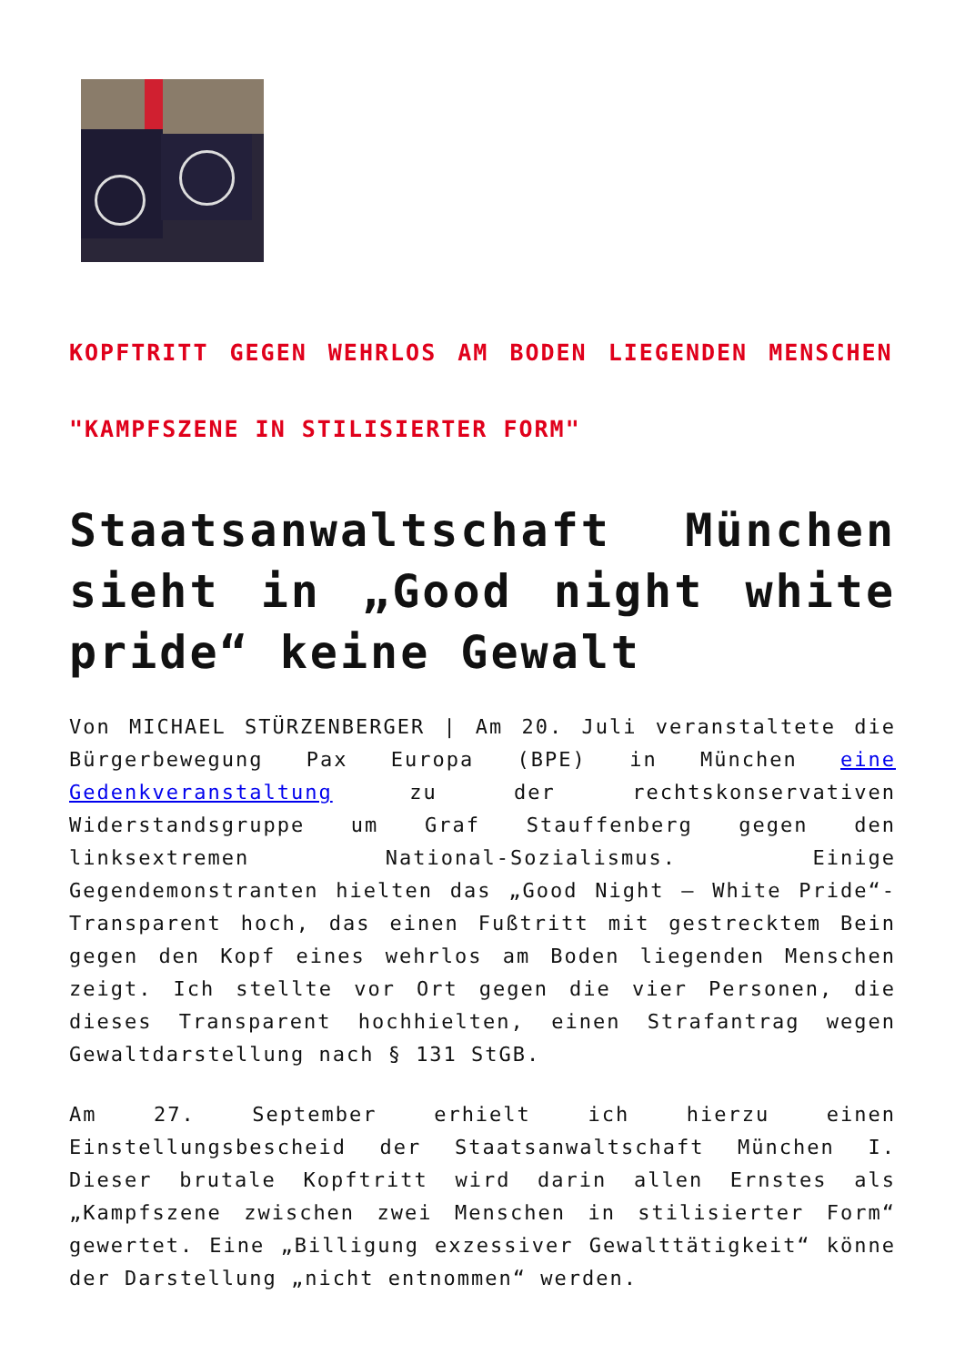KOPFTRITT GEGEN WEHRLOS AM BODEN LIEGENDEN MENSCHEN
"KAMPFSZENE IN STILISIERTER FORM"
Staatsanwaltschaft München sieht in „Good night white pride“ keine Gewalt
Von MICHAEL STÜRZENBERGER | Am 20. Juli veranstaltete die Bürgerbewegung Pax Europa (BPE) in München eine Gedenkveranstaltung zu der rechtskonservativen Widerstandsgruppe um Graf Stauffenberg gegen den linksextremen National-Sozialismus. Einige Gegendemonstranten hielten das „Good Night – White Pride“-Transparent hoch, das einen Fußtritt mit gestrecktem Bein gegen den Kopf eines wehrlos am Boden liegenden Menschen zeigt. Ich stellte vor Ort gegen die vier Personen, die dieses Transparent hochhielten, einen Strafantrag wegen Gewaltdarstellung nach § 131 StGB.
Am 27. September erhielt ich hierzu einen Einstellungsbescheid der Staatsanwaltschaft München I. Dieser brutale Kopftritt wird darin allen Ernstes als „Kampfszene zwischen zwei Menschen in stilisierter Form“ gewertet. Eine „Billigung exzessiver Gewalttätigkeit“ könne der Darstellung „nicht entnommen“ werden.